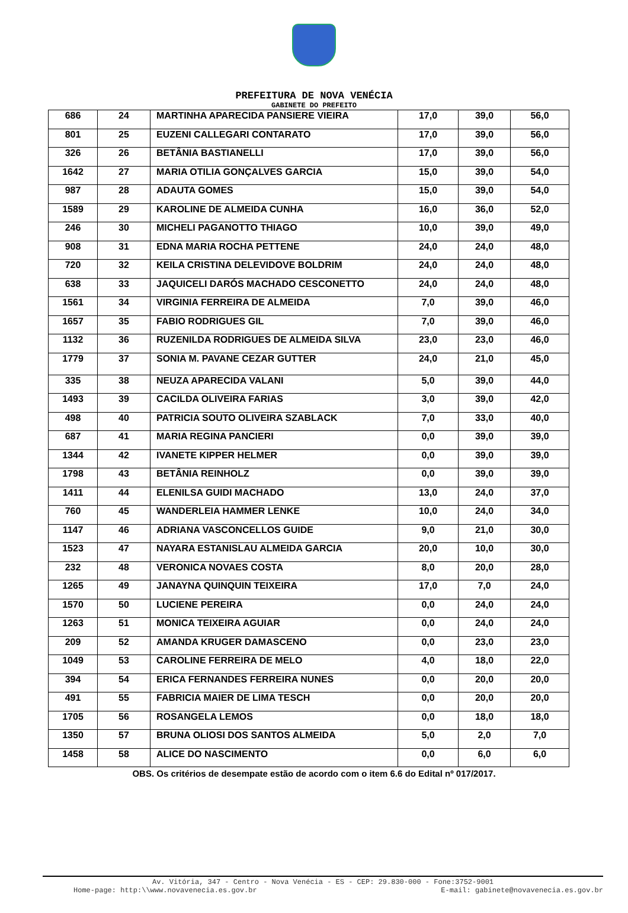PREFEITURA DE NOVA VENÉCIA
GABINETE DO PREFEITO
| 686 | 24 | MARTINHA APARECIDA PANSIERE VIEIRA | 17,0 | 39,0 | 56,0 |
| 801 | 25 | EUZENI CALLEGARI CONTARATO | 17,0 | 39,0 | 56,0 |
| 326 | 26 | BETÂNIA BASTIANELLI | 17,0 | 39,0 | 56,0 |
| 1642 | 27 | MARIA OTILIA GONÇALVES GARCIA | 15,0 | 39,0 | 54,0 |
| 987 | 28 | ADAUTA GOMES | 15,0 | 39,0 | 54,0 |
| 1589 | 29 | KAROLINE DE ALMEIDA CUNHA | 16,0 | 36,0 | 52,0 |
| 246 | 30 | MICHELI PAGANOTTO THIAGO | 10,0 | 39,0 | 49,0 |
| 908 | 31 | EDNA MARIA ROCHA PETTENE | 24,0 | 24,0 | 48,0 |
| 720 | 32 | KEILA CRISTINA DELEVIDOVE BOLDRIM | 24,0 | 24,0 | 48,0 |
| 638 | 33 | JAQUICELI DARÓS MACHADO CESCONETTO | 24,0 | 24,0 | 48,0 |
| 1561 | 34 | VIRGINIA FERREIRA DE ALMEIDA | 7,0 | 39,0 | 46,0 |
| 1657 | 35 | FABIO RODRIGUES GIL | 7,0 | 39,0 | 46,0 |
| 1132 | 36 | RUZENILDA RODRIGUES DE ALMEIDA SILVA | 23,0 | 23,0 | 46,0 |
| 1779 | 37 | SONIA M. PAVANE CEZAR GUTTER | 24,0 | 21,0 | 45,0 |
| 335 | 38 | NEUZA APARECIDA VALANI | 5,0 | 39,0 | 44,0 |
| 1493 | 39 | CACILDA OLIVEIRA FARIAS | 3,0 | 39,0 | 42,0 |
| 498 | 40 | PATRICIA SOUTO OLIVEIRA SZABLACK | 7,0 | 33,0 | 40,0 |
| 687 | 41 | MARIA REGINA PANCIERI | 0,0 | 39,0 | 39,0 |
| 1344 | 42 | IVANETE KIPPER HELMER | 0,0 | 39,0 | 39,0 |
| 1798 | 43 | BETÂNIA REINHOLZ | 0,0 | 39,0 | 39,0 |
| 1411 | 44 | ELENILSA GUIDI MACHADO | 13,0 | 24,0 | 37,0 |
| 760 | 45 | WANDERLEIA HAMMER LENKE | 10,0 | 24,0 | 34,0 |
| 1147 | 46 | ADRIANA VASCONCELLOS GUIDE | 9,0 | 21,0 | 30,0 |
| 1523 | 47 | NAYARA ESTANISLAU ALMEIDA GARCIA | 20,0 | 10,0 | 30,0 |
| 232 | 48 | VERONICA NOVAES COSTA | 8,0 | 20,0 | 28,0 |
| 1265 | 49 | JANAYNA QUINQUIN TEIXEIRA | 17,0 | 7,0 | 24,0 |
| 1570 | 50 | LUCIENE PEREIRA | 0,0 | 24,0 | 24,0 |
| 1263 | 51 | MONICA TEIXEIRA AGUIAR | 0,0 | 24,0 | 24,0 |
| 209 | 52 | AMANDA KRUGER DAMASCENO | 0,0 | 23,0 | 23,0 |
| 1049 | 53 | CAROLINE FERREIRA DE MELO | 4,0 | 18,0 | 22,0 |
| 394 | 54 | ERICA FERNANDES FERREIRA NUNES | 0,0 | 20,0 | 20,0 |
| 491 | 55 | FABRICIA MAIER DE LIMA TESCH | 0,0 | 20,0 | 20,0 |
| 1705 | 56 | ROSANGELA LEMOS | 0,0 | 18,0 | 18,0 |
| 1350 | 57 | BRUNA OLIOSI DOS SANTOS ALMEIDA | 5,0 | 2,0 | 7,0 |
| 1458 | 58 | ALICE DO NASCIMENTO | 0,0 | 6,0 | 6,0 |
OBS. Os critérios de desempate estão de acordo com o item 6.6 do Edital nº 017/2017.
Av. Vitória, 347 - Centro - Nova Venécia - ES - CEP: 29.830-000 - Fone:3752-9001
Home-page: http:\\www.novavenecia.es.gov.br E-mail: gabinete@novavenecia.es.gov.br